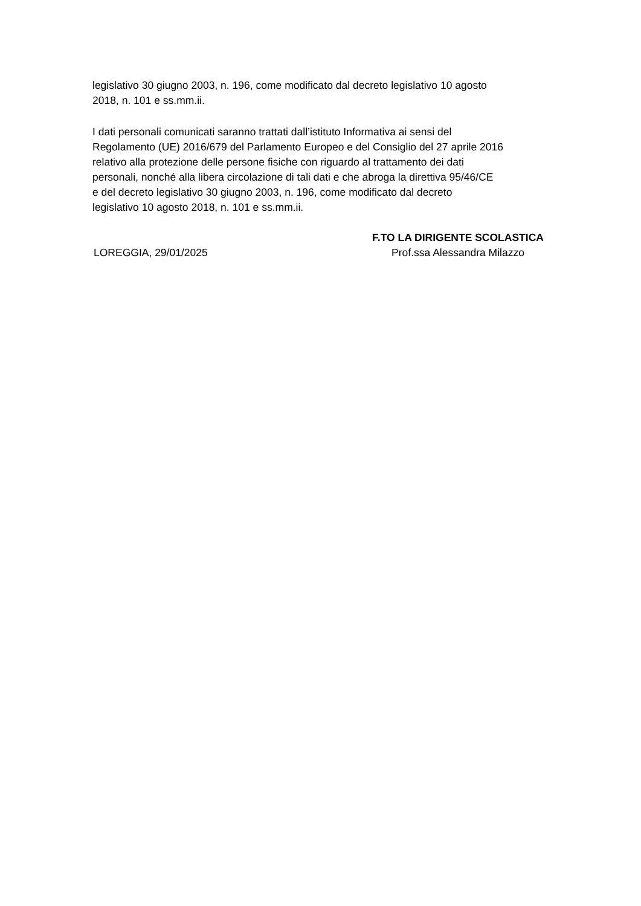legislativo 30 giugno 2003, n. 196, come modificato dal decreto legislativo 10 agosto
2018, n. 101 e ss.mm.ii.
I dati personali comunicati saranno trattati dall’istituto Informativa ai sensi del
Regolamento (UE) 2016/679 del Parlamento Europeo e del Consiglio del 27 aprile 2016
relativo alla protezione delle persone fisiche con riguardo al trattamento dei dati
personali, nonché alla libera circolazione di tali dati e che abroga la direttiva 95/46/CE
e del decreto legislativo 30 giugno 2003, n. 196, come modificato dal decreto
legislativo 10 agosto 2018, n. 101 e ss.mm.ii.
LOREGGIA, 29/01/2025
F.TO LA DIRIGENTE SCOLASTICA
Prof.ssa Alessandra Milazzo